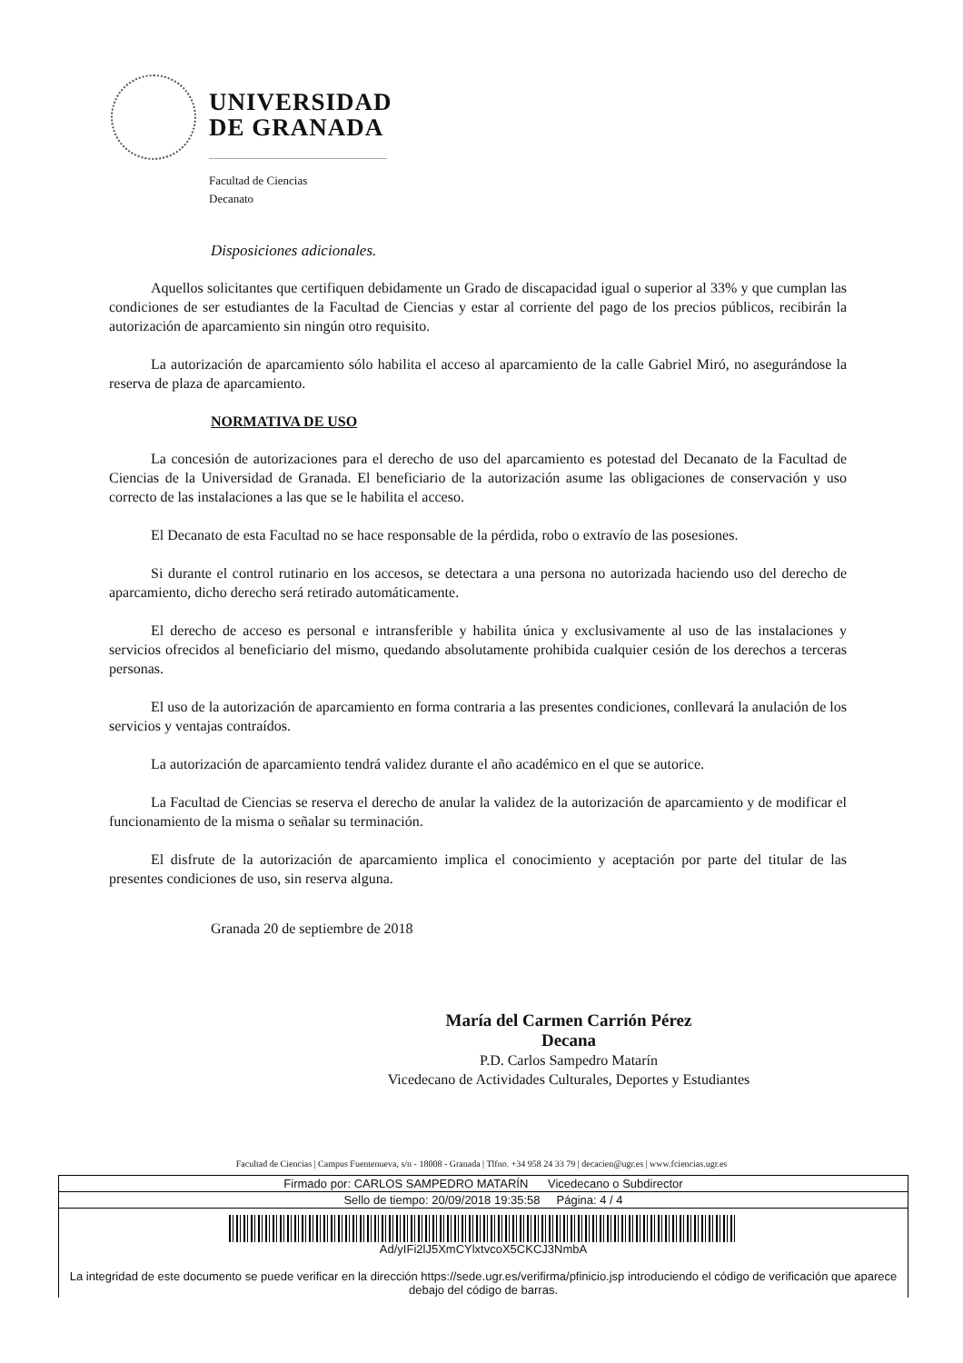UNIVERSIDAD
DE GRANADA
Facultad de Ciencias
Decanato
Disposiciones adicionales.
Aquellos solicitantes que certifiquen debidamente un Grado de discapacidad igual o superior al 33% y que cumplan las condiciones de ser estudiantes de la Facultad de Ciencias y estar al corriente del pago de los precios públicos, recibirán la autorización de aparcamiento sin ningún otro requisito.
La autorización de aparcamiento sólo habilita el acceso al aparcamiento de la calle Gabriel Miró, no asegurándose la reserva de plaza de aparcamiento.
NORMATIVA DE USO
La concesión de autorizaciones para el derecho de uso del aparcamiento es potestad del Decanato de la Facultad de Ciencias de la Universidad de Granada. El beneficiario de la autorización asume las obligaciones de conservación y uso correcto de las instalaciones a las que se le habilita el acceso.
El Decanato de esta Facultad no se hace responsable de la pérdida, robo o extravío de las posesiones.
Si durante el control rutinario en los accesos, se detectara a una persona no autorizada haciendo uso del derecho de aparcamiento, dicho derecho será retirado automáticamente.
El derecho de acceso es personal e intransferible y habilita única y exclusivamente al uso de las instalaciones y servicios ofrecidos al beneficiario del mismo, quedando absolutamente prohibida cualquier cesión de los derechos a terceras personas.
El uso de la autorización de aparcamiento en forma contraria a las presentes condiciones, conllevará la anulación de los servicios y ventajas contraídos.
La autorización de aparcamiento tendrá validez durante el año académico en el que se autorice.
La Facultad de Ciencias se reserva el derecho de anular la validez de la autorización de aparcamiento y de modificar el funcionamiento de la misma o señalar su terminación.
El disfrute de la autorización de aparcamiento implica el conocimiento y aceptación por parte del titular de las presentes condiciones de uso, sin reserva alguna.
Granada 20 de septiembre de 2018
María del Carmen Carrión Pérez
Decana
P.D. Carlos Sampedro Matarín
Vicedecano de Actividades Culturales, Deportes y Estudiantes
Facultad de Ciencias | Campus Fuentenueva, s/n - 18008 - Granada | Tlfno. +34 958 24 33 79 | decacien@ugr.es | www.fciencias.ugr.es
| Firmado por: CARLOS SAMPEDRO MATARÍN Vicedecano o Subdirector |
| Sello de tiempo: 20/09/2018 19:35:58 Página: 4 / 4 |
| Ad/yIFi2lJ5XmCYlxtvcoX5CKCJ3NmbA La integridad de este documento se puede verificar en la dirección https://sede.ugr.es/verifirma/pfinicio.jsp introduciendo el código de verificación que aparece debajo del código de barras. |